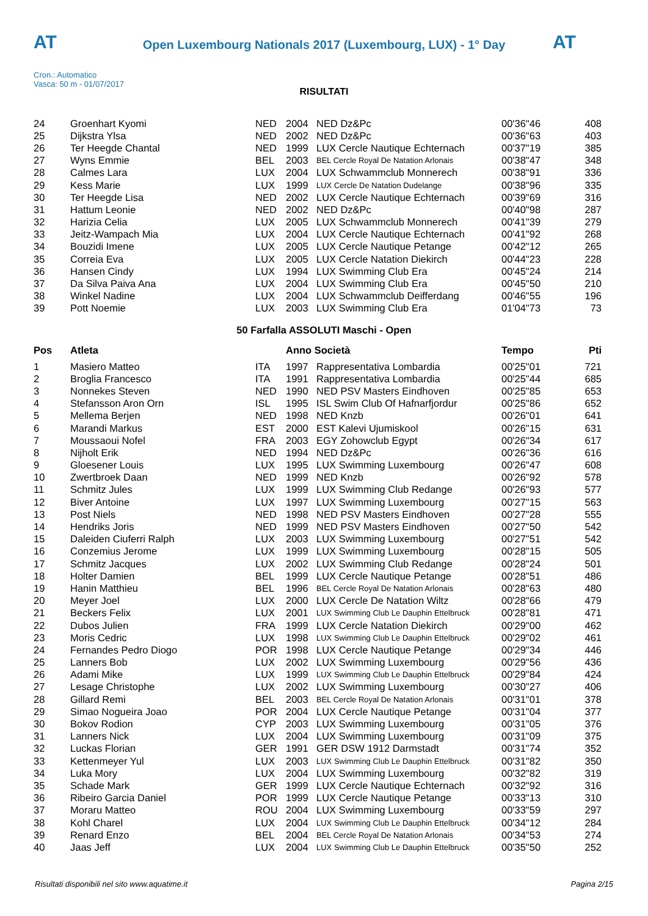AT AT
Open Luxembourg Nationals 2017 (Luxembourg, LUX) - 1° Day
Cron.: Automatico
Vasca: 50 m - 01/07/2017
RISULTATI
| 24 | Groenhart Kyomi | NED | 2004 | NED Dz&Pc | 00'36"46 | 408 |
| 25 | Dijkstra Ylsa | NED | 2002 | NED Dz&Pc | 00'36"63 | 403 |
| 26 | Ter Heegde Chantal | NED | 1999 | LUX Cercle Nautique Echternach | 00'37"19 | 385 |
| 27 | Wyns Emmie | BEL | 2003 | BEL Cercle Royal De Natation Arlonais | 00'38"47 | 348 |
| 28 | Calmes Lara | LUX | 2004 | LUX Schwammclub Monnerech | 00'38"91 | 336 |
| 29 | Kess Marie | LUX | 1999 | LUX Cercle De Natation Dudelange | 00'38"96 | 335 |
| 30 | Ter Heegde Lisa | NED | 2002 | LUX Cercle Nautique Echternach | 00'39"69 | 316 |
| 31 | Hattum Leonie | NED | 2002 | NED Dz&Pc | 00'40"98 | 287 |
| 32 | Harizia Celia | LUX | 2005 | LUX Schwammclub Monnerech | 00'41"39 | 279 |
| 33 | Jeitz-Wampach Mia | LUX | 2004 | LUX Cercle Nautique Echternach | 00'41"92 | 268 |
| 34 | Bouzidi Imene | LUX | 2005 | LUX Cercle Nautique Petange | 00'42"12 | 265 |
| 35 | Correia Eva | LUX | 2005 | LUX Cercle Natation Diekirch | 00'44"23 | 228 |
| 36 | Hansen Cindy | LUX | 1994 | LUX Swimming Club Era | 00'45"24 | 214 |
| 37 | Da Silva Paiva Ana | LUX | 2004 | LUX Swimming Club Era | 00'45"50 | 210 |
| 38 | Winkel Nadine | LUX | 2004 | LUX Schwammclub Deifferdang | 00'46"55 | 196 |
| 39 | Pott Noemie | LUX | 2003 | LUX Swimming Club Era | 01'04"73 | 73 |
50 Farfalla ASSOLUTI Maschi - Open
| Pos | Atleta | | Anno Società | | Tempo | Pti |
| --- | --- | --- | --- | --- | --- | --- |
| 1 | Masiero Matteo | ITA | 1997 | Rappresentativa Lombardia | 00'25"01 | 721 |
| 2 | Broglia Francesco | ITA | 1991 | Rappresentativa Lombardia | 00'25"44 | 685 |
| 3 | Nonnekes Steven | NED | 1990 | NED PSV Masters Eindhoven | 00'25"85 | 653 |
| 4 | Stefansson Aron Orn | ISL | 1995 | ISL Swim Club Of Hafnarfjordur | 00'25"86 | 652 |
| 5 | Mellema Berjen | NED | 1998 | NED Knzb | 00'26"01 | 641 |
| 6 | Marandi Markus | EST | 2000 | EST Kalevi Ujumiskool | 00'26"15 | 631 |
| 7 | Moussaoui Nofel | FRA | 2003 | EGY Zohowclub Egypt | 00'26"34 | 617 |
| 8 | Nijholt Erik | NED | 1994 | NED Dz&Pc | 00'26"36 | 616 |
| 9 | Gloesener Louis | LUX | 1995 | LUX Swimming Luxembourg | 00'26"47 | 608 |
| 10 | Zwertbroek Daan | NED | 1999 | NED Knzb | 00'26"92 | 578 |
| 11 | Schmitz Jules | LUX | 1999 | LUX Swimming Club Redange | 00'26"93 | 577 |
| 12 | Biver Antoine | LUX | 1997 | LUX Swimming Luxembourg | 00'27"15 | 563 |
| 13 | Post Niels | NED | 1998 | NED PSV Masters Eindhoven | 00'27"28 | 555 |
| 14 | Hendriks Joris | NED | 1999 | NED PSV Masters Eindhoven | 00'27"50 | 542 |
| 15 | Daleiden Ciuferri Ralph | LUX | 2003 | LUX Swimming Luxembourg | 00'27"51 | 542 |
| 16 | Conzemius Jerome | LUX | 1999 | LUX Swimming Luxembourg | 00'28"15 | 505 |
| 17 | Schmitz Jacques | LUX | 2002 | LUX Swimming Club Redange | 00'28"24 | 501 |
| 18 | Holter Damien | BEL | 1999 | LUX Cercle Nautique Petange | 00'28"51 | 486 |
| 19 | Hanin Matthieu | BEL | 1996 | BEL Cercle Royal De Natation Arlonais | 00'28"63 | 480 |
| 20 | Meyer Joel | LUX | 2000 | LUX Cercle De Natation Wiltz | 00'28"66 | 479 |
| 21 | Beckers Felix | LUX | 2001 | LUX Swimming Club Le Dauphin Ettelbruck | 00'28"81 | 471 |
| 22 | Dubos Julien | FRA | 1999 | LUX Cercle Natation Diekirch | 00'29"00 | 462 |
| 23 | Moris Cedric | LUX | 1998 | LUX Swimming Club Le Dauphin Ettelbruck | 00'29"02 | 461 |
| 24 | Fernandes Pedro Diogo | POR | 1998 | LUX Cercle Nautique Petange | 00'29"34 | 446 |
| 25 | Lanners Bob | LUX | 2002 | LUX Swimming Luxembourg | 00'29"56 | 436 |
| 26 | Adami Mike | LUX | 1999 | LUX Swimming Club Le Dauphin Ettelbruck | 00'29"84 | 424 |
| 27 | Lesage Christophe | LUX | 2002 | LUX Swimming Luxembourg | 00'30"27 | 406 |
| 28 | Gillard Remi | BEL | 2003 | BEL Cercle Royal De Natation Arlonais | 00'31"01 | 378 |
| 29 | Simao Nogueira Joao | POR | 2004 | LUX Cercle Nautique Petange | 00'31"04 | 377 |
| 30 | Bokov Rodion | CYP | 2003 | LUX Swimming Luxembourg | 00'31"05 | 376 |
| 31 | Lanners Nick | LUX | 2004 | LUX Swimming Luxembourg | 00'31"09 | 375 |
| 32 | Luckas Florian | GER | 1991 | GER DSW 1912 Darmstadt | 00'31"74 | 352 |
| 33 | Kettenmeyer Yul | LUX | 2003 | LUX Swimming Club Le Dauphin Ettelbruck | 00'31"82 | 350 |
| 34 | Luka Mory | LUX | 2004 | LUX Swimming Luxembourg | 00'32"82 | 319 |
| 35 | Schade Mark | GER | 1999 | LUX Cercle Nautique Echternach | 00'32"92 | 316 |
| 36 | Ribeiro Garcia Daniel | POR | 1999 | LUX Cercle Nautique Petange | 00'33"13 | 310 |
| 37 | Moraru Matteo | ROU | 2004 | LUX Swimming Luxembourg | 00'33"59 | 297 |
| 38 | Kohl Charel | LUX | 2004 | LUX Swimming Club Le Dauphin Ettelbruck | 00'34"12 | 284 |
| 39 | Renard Enzo | BEL | 2004 | BEL Cercle Royal De Natation Arlonais | 00'34"53 | 274 |
| 40 | Jaas Jeff | LUX | 2004 | LUX Swimming Club Le Dauphin Ettelbruck | 00'35"50 | 252 |
Risultati disponibili nel sito www.aquatime.it Pagina 2/15